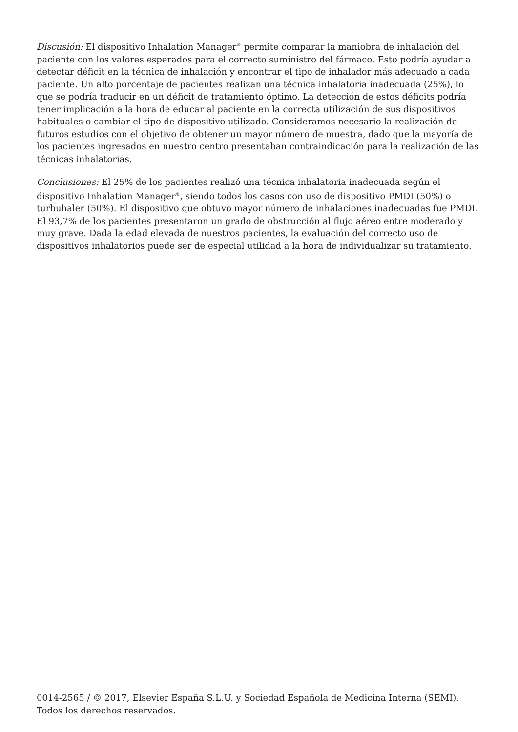Discusión: El dispositivo Inhalation Manager<sup>®</sup> permite comparar la maniobra de inhalación del paciente con los valores esperados para el correcto suministro del fármaco. Esto podría ayudar a detectar déficit en la técnica de inhalación y encontrar el tipo de inhalador más adecuado a cada paciente. Un alto porcentaje de pacientes realizan una técnica inhalatoria inadecuada (25%), lo que se podría traducir en un déficit de tratamiento óptimo. La detección de estos déficits podría tener implicación a la hora de educar al paciente en la correcta utilización de sus dispositivos habituales o cambiar el tipo de dispositivo utilizado. Consideramos necesario la realización de futuros estudios con el objetivo de obtener un mayor número de muestra, dado que la mayoría de los pacientes ingresados en nuestro centro presentaban contraindicación para la realización de las técnicas inhalatorias.
Conclusiones: El 25% de los pacientes realizó una técnica inhalatoria inadecuada según el dispositivo Inhalation Manager<sup>®</sup>, siendo todos los casos con uso de dispositivo PMDI (50%) o turbuhaler (50%). El dispositivo que obtuvo mayor número de inhalaciones inadecuadas fue PMDI. El 93,7% de los pacientes presentaron un grado de obstrucción al flujo aéreo entre moderado y muy grave. Dada la edad elevada de nuestros pacientes, la evaluación del correcto uso de dispositivos inhalatorios puede ser de especial utilidad a la hora de individualizar su tratamiento.
0014-2565 / © 2017, Elsevier España S.L.U. y Sociedad Española de Medicina Interna (SEMI). Todos los derechos reservados.